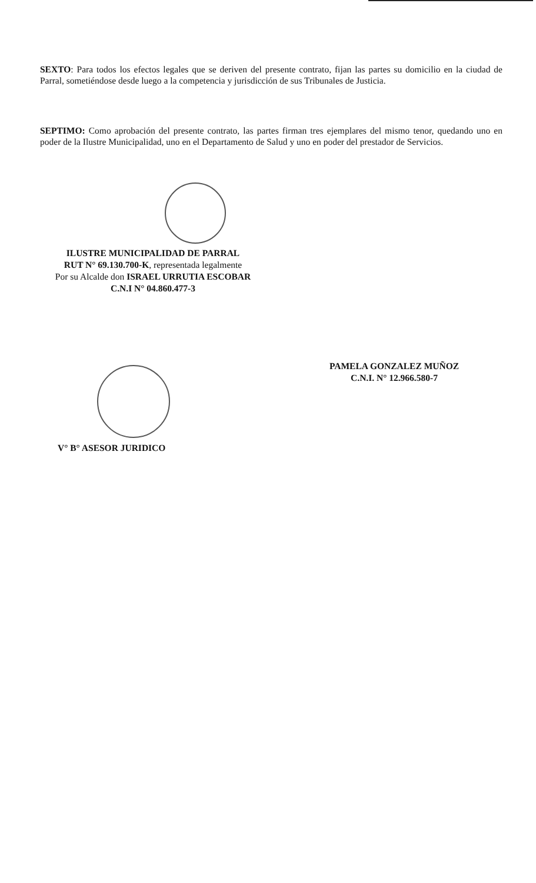SEXTO: Para todos los efectos legales que se deriven del presente contrato, fijan las partes su domicilio en la ciudad de Parral, sometiéndose desde luego a la competencia y jurisdicción de sus Tribunales de Justicia.
SEPTIMO: Como aprobación del presente contrato, las partes firman tres ejemplares del mismo tenor, quedando uno en poder de la Ilustre Municipalidad, uno en el Departamento de Salud y uno en poder del prestador de Servicios.
ILUSTRE MUNICIPALIDAD DE PARRAL
RUT N° 69.130.700-K, representada legalmente
Por su Alcalde don ISRAEL URRUTIA ESCOBAR
C.N.I N° 04.860.477-3
PAMELA GONZALEZ MUÑOZ
C.N.I. N° 12.966.580-7
V° B° ASESOR JURIDICO